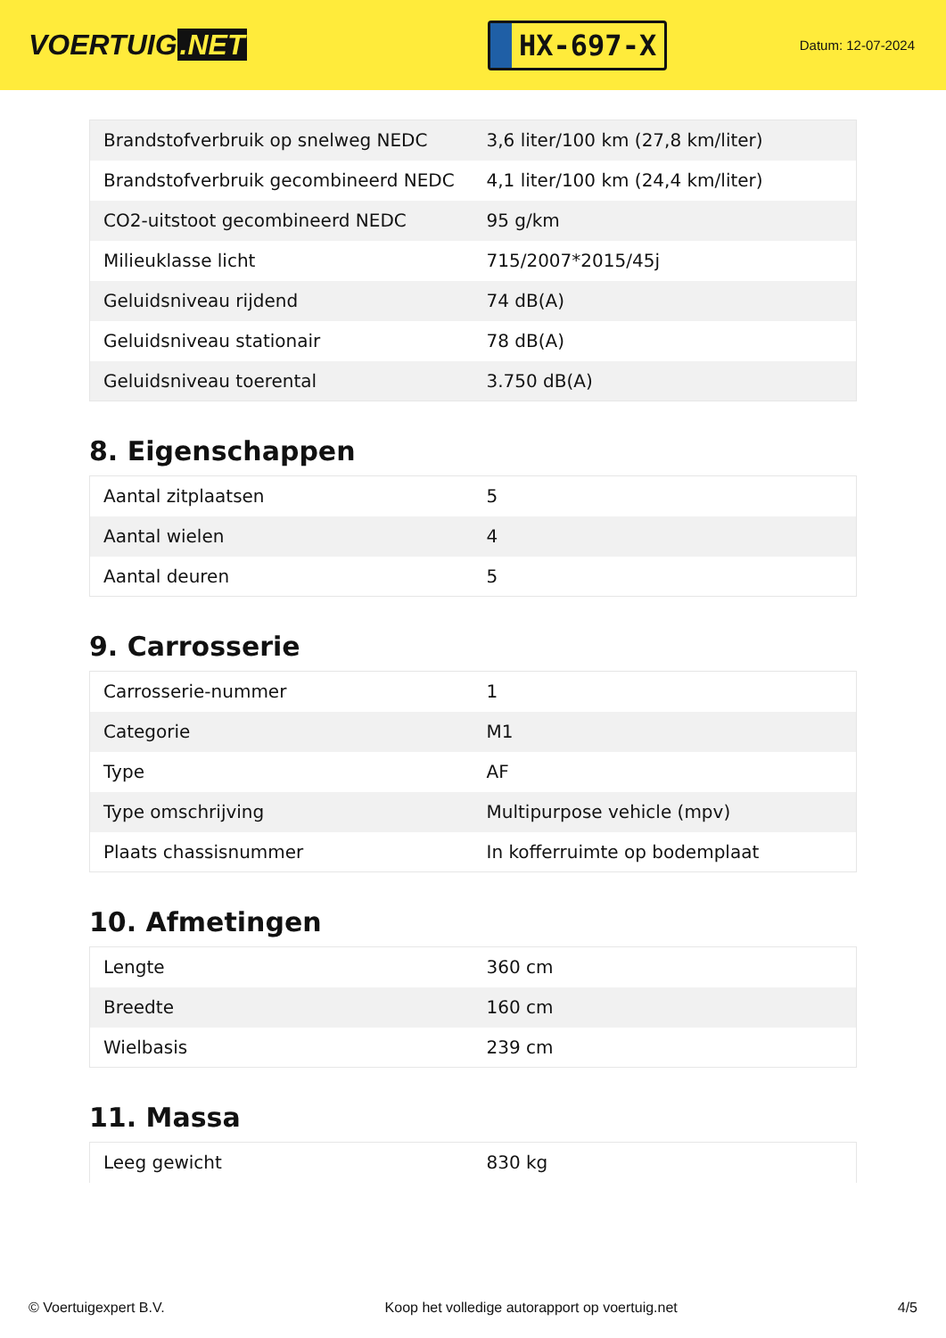VOERTUIG.NET
HX-697-X
Datum: 12-07-2024
| Brandstofverbruik op snelweg NEDC | 3,6 liter/100 km (27,8 km/liter) |
| Brandstofverbruik gecombineerd NEDC | 4,1 liter/100 km (24,4 km/liter) |
| CO2-uitstoot gecombineerd NEDC | 95 g/km |
| Milieuklasse licht | 715/2007*2015/45j |
| Geluidsniveau rijdend | 74 dB(A) |
| Geluidsniveau stationair | 78 dB(A) |
| Geluidsniveau toerental | 3.750 dB(A) |
8. Eigenschappen
| Aantal zitplaatsen | 5 |
| Aantal wielen | 4 |
| Aantal deuren | 5 |
9. Carrosserie
| Carrosserie-nummer | 1 |
| Categorie | M1 |
| Type | AF |
| Type omschrijving | Multipurpose vehicle (mpv) |
| Plaats chassisnummer | In kofferruimte op bodemplaat |
10. Afmetingen
| Lengte | 360 cm |
| Breedte | 160 cm |
| Wielbasis | 239 cm |
11. Massa
| Leeg gewicht | 830 kg |
© Voertuigexpert B.V. Koop het volledige autorapport op voertuig.net 4/5